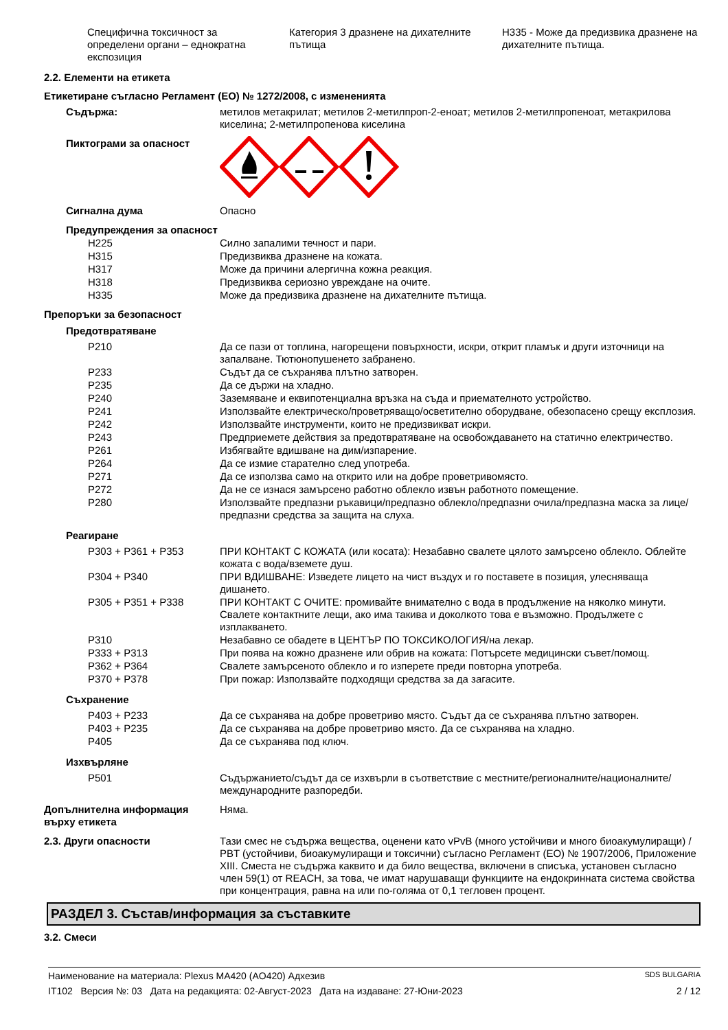| Специфична токсичност за определени органи – еднократна експозиция | Категория 3 дразнене на дихателните пътища | H335 - Може да предизвика дразнене на дихателните пътища. |
2.2. Елементи на етикета
Етикетиране съгласно Регламент (ЕО) № 1272/2008, с измененията
| Съдържа: | метилов метакрилат; метилов 2-метилпроп-2-еноат; метилов 2-метилпропеноат, метакрилова киселина; 2-метилпропенова киселина |
| Пиктограми за опасност | |
| Сигнална дума | Опасно |
| Предупреждения за опасност | |
| H225 | Силно запалими течност и пари. |
| H315 | Предизвиква дразнене на кожата. |
| H317 | Може да причини алергична кожна реакция. |
| H318 | Предизвиква сериозно увреждане на очите. |
| H335 | Може да предизвика дразнене на дихателните пътища. |
| Препоръки за безопасност | |
| Предотвратяване | |
| P210 | Да се пази от топлина, нагорещени повърхности, искри, открит пламък и други източници на запалване. Тютюнопушенето забранено. |
| P233 | Съдът да се съхранява плътно затворен. |
| P235 | Да се държи на хладно. |
| P240 | Заземяване и еквипотенциална връзка на съда и приемателното устройство. |
| P241 | Използвайте електрическо/проветряващо/осветително оборудване, обезопасено срещу експлозия. |
| P242 | Използвайте инструменти, които не предизвикват искри. |
| P243 | Предприемете действия за предотвратяване на освобождаването на статично електричество. |
| P261 | Избягвайте вдишване на дим/изпарение. |
| P264 | Да се измие старателно след употреба. |
| P271 | Да се използва само на открито или на добре проветривомясто. |
| P272 | Да не се изнася замърсено работно облекло извън работното помещение. |
| P280 | Използвайте предпазни ръкавици/предпазно облекло/предпазни очила/предпазна маска за лице/предпазни средства за защита на слуха. |
| Реагиране | |
| P303 + P361 + P353 | ПРИ КОНТАКТ С КОЖАТА (или косата): Незабавно свалете цялото замърсено облекло. Облейте кожата с вода/вземете душ. |
| P304 + P340 | ПРИ ВДИШВАНЕ: Изведете лицето на чист въздух и го поставете в позиция, улесняваща дишането. |
| P305 + P351 + P338 | ПРИ КОНТАКТ С ОЧИТЕ: промивайте внимателно с вода в продължение на няколко минути. Свалете контактните лещи, ако има такива и доколкото това е възможно. Продължете с изплакването. |
| P310 | Незабавно се обадете в ЦЕНТЪР ПО ТОКСИКОЛОГИЯ/на лекар. |
| P333 + P313 | При поява на кожно дразнене или обрив на кожата: Потърсете медицински съвет/помощ. |
| P362 + P364 | Свалете замърсеното облекло и го изперете преди повторна употреба. |
| P370 + P378 | При пожар: Използвайте подходящи средства за да загасите. |
| Съхранение | |
| P403 + P233 | Да се съхранява на добре проветриво място. Съдът да се съхранява плътно затворен. |
| P403 + P235 | Да се съхранява на добре проветриво място. Да се съхранява на хладно. |
| P405 | Да се съхранява под ключ. |
| Изхвърляне | |
| P501 | Съдържанието/съдът да се изхвърли в съответствие с местните/регионалните/националните/международните разпоредби. |
| Допълнителна информация върху етикета | Няма. |
| 2.3. Други опасности | Тази смес не съдържа вещества, оценени като vPvB (много устойчиви и много биоакумулиращи) / PBT (устойчиви, биоакумулиращи и токсични) съгласно Регламент (ЕО) № 1907/2006, Приложение XIII. Сместа не съдържа каквито и да било вещества, включени в списъка, установен съгласно член 59(1) от REACH, за това, че имат нарушаващи функциите на ендокринната система свойства при концентрация, равна на или по-голяма от 0,1 тегловен процент. |
РАЗДЕЛ 3. Състав/информация за съставките
3.2. Смеси
Наименование на материала: Plexus MA420 (AO420) Адхезив SDS BULGARIA
IT102 Версия №: 03 Дата на редакцията: 02-Август-2023 Дата на издаване: 27-Юни-2023 2 / 12